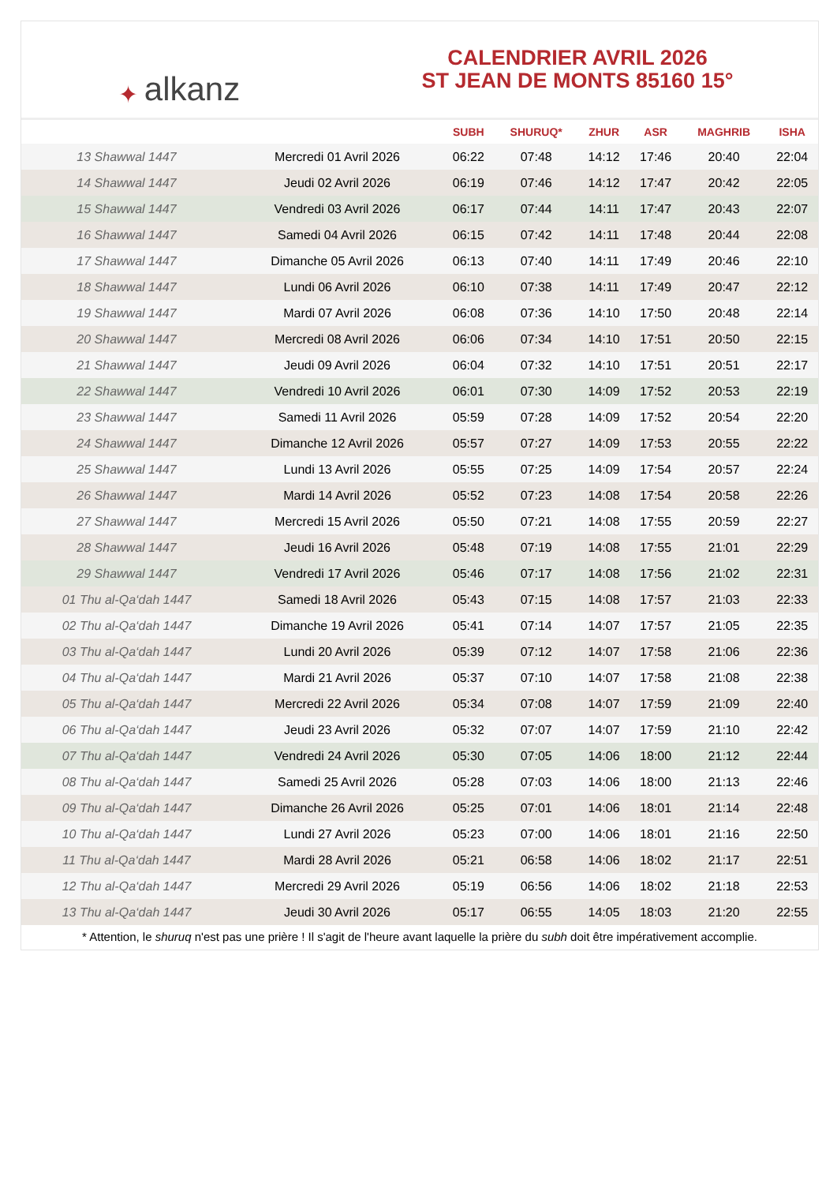✦ alkanz
CALENDRIER AVRIL 2026
ST JEAN DE MONTS 85160 15°
| | | SUBH | SHURUQ* | ZHUR | ASR | MAGHRIB | ISHA |
| --- | --- | --- | --- | --- | --- | --- | --- |
| 13 Shawwal 1447 | Mercredi 01 Avril 2026 | 06:22 | 07:48 | 14:12 | 17:46 | 20:40 | 22:04 |
| 14 Shawwal 1447 | Jeudi 02 Avril 2026 | 06:19 | 07:46 | 14:12 | 17:47 | 20:42 | 22:05 |
| 15 Shawwal 1447 | Vendredi 03 Avril 2026 | 06:17 | 07:44 | 14:11 | 17:47 | 20:43 | 22:07 |
| 16 Shawwal 1447 | Samedi 04 Avril 2026 | 06:15 | 07:42 | 14:11 | 17:48 | 20:44 | 22:08 |
| 17 Shawwal 1447 | Dimanche 05 Avril 2026 | 06:13 | 07:40 | 14:11 | 17:49 | 20:46 | 22:10 |
| 18 Shawwal 1447 | Lundi 06 Avril 2026 | 06:10 | 07:38 | 14:11 | 17:49 | 20:47 | 22:12 |
| 19 Shawwal 1447 | Mardi 07 Avril 2026 | 06:08 | 07:36 | 14:10 | 17:50 | 20:48 | 22:14 |
| 20 Shawwal 1447 | Mercredi 08 Avril 2026 | 06:06 | 07:34 | 14:10 | 17:51 | 20:50 | 22:15 |
| 21 Shawwal 1447 | Jeudi 09 Avril 2026 | 06:04 | 07:32 | 14:10 | 17:51 | 20:51 | 22:17 |
| 22 Shawwal 1447 | Vendredi 10 Avril 2026 | 06:01 | 07:30 | 14:09 | 17:52 | 20:53 | 22:19 |
| 23 Shawwal 1447 | Samedi 11 Avril 2026 | 05:59 | 07:28 | 14:09 | 17:52 | 20:54 | 22:20 |
| 24 Shawwal 1447 | Dimanche 12 Avril 2026 | 05:57 | 07:27 | 14:09 | 17:53 | 20:55 | 22:22 |
| 25 Shawwal 1447 | Lundi 13 Avril 2026 | 05:55 | 07:25 | 14:09 | 17:54 | 20:57 | 22:24 |
| 26 Shawwal 1447 | Mardi 14 Avril 2026 | 05:52 | 07:23 | 14:08 | 17:54 | 20:58 | 22:26 |
| 27 Shawwal 1447 | Mercredi 15 Avril 2026 | 05:50 | 07:21 | 14:08 | 17:55 | 20:59 | 22:27 |
| 28 Shawwal 1447 | Jeudi 16 Avril 2026 | 05:48 | 07:19 | 14:08 | 17:55 | 21:01 | 22:29 |
| 29 Shawwal 1447 | Vendredi 17 Avril 2026 | 05:46 | 07:17 | 14:08 | 17:56 | 21:02 | 22:31 |
| 01 Thu al-Qa‘dah 1447 | Samedi 18 Avril 2026 | 05:43 | 07:15 | 14:08 | 17:57 | 21:03 | 22:33 |
| 02 Thu al-Qa‘dah 1447 | Dimanche 19 Avril 2026 | 05:41 | 07:14 | 14:07 | 17:57 | 21:05 | 22:35 |
| 03 Thu al-Qa‘dah 1447 | Lundi 20 Avril 2026 | 05:39 | 07:12 | 14:07 | 17:58 | 21:06 | 22:36 |
| 04 Thu al-Qa‘dah 1447 | Mardi 21 Avril 2026 | 05:37 | 07:10 | 14:07 | 17:58 | 21:08 | 22:38 |
| 05 Thu al-Qa‘dah 1447 | Mercredi 22 Avril 2026 | 05:34 | 07:08 | 14:07 | 17:59 | 21:09 | 22:40 |
| 06 Thu al-Qa‘dah 1447 | Jeudi 23 Avril 2026 | 05:32 | 07:07 | 14:07 | 17:59 | 21:10 | 22:42 |
| 07 Thu al-Qa‘dah 1447 | Vendredi 24 Avril 2026 | 05:30 | 07:05 | 14:06 | 18:00 | 21:12 | 22:44 |
| 08 Thu al-Qa‘dah 1447 | Samedi 25 Avril 2026 | 05:28 | 07:03 | 14:06 | 18:00 | 21:13 | 22:46 |
| 09 Thu al-Qa‘dah 1447 | Dimanche 26 Avril 2026 | 05:25 | 07:01 | 14:06 | 18:01 | 21:14 | 22:48 |
| 10 Thu al-Qa‘dah 1447 | Lundi 27 Avril 2026 | 05:23 | 07:00 | 14:06 | 18:01 | 21:16 | 22:50 |
| 11 Thu al-Qa‘dah 1447 | Mardi 28 Avril 2026 | 05:21 | 06:58 | 14:06 | 18:02 | 21:17 | 22:51 |
| 12 Thu al-Qa‘dah 1447 | Mercredi 29 Avril 2026 | 05:19 | 06:56 | 14:06 | 18:02 | 21:18 | 22:53 |
| 13 Thu al-Qa‘dah 1447 | Jeudi 30 Avril 2026 | 05:17 | 06:55 | 14:05 | 18:03 | 21:20 | 22:55 |
* Attention, le shuruq n'est pas une prière ! Il s'agit de l'heure avant laquelle la prière du subh doit être impérativement accomplie.